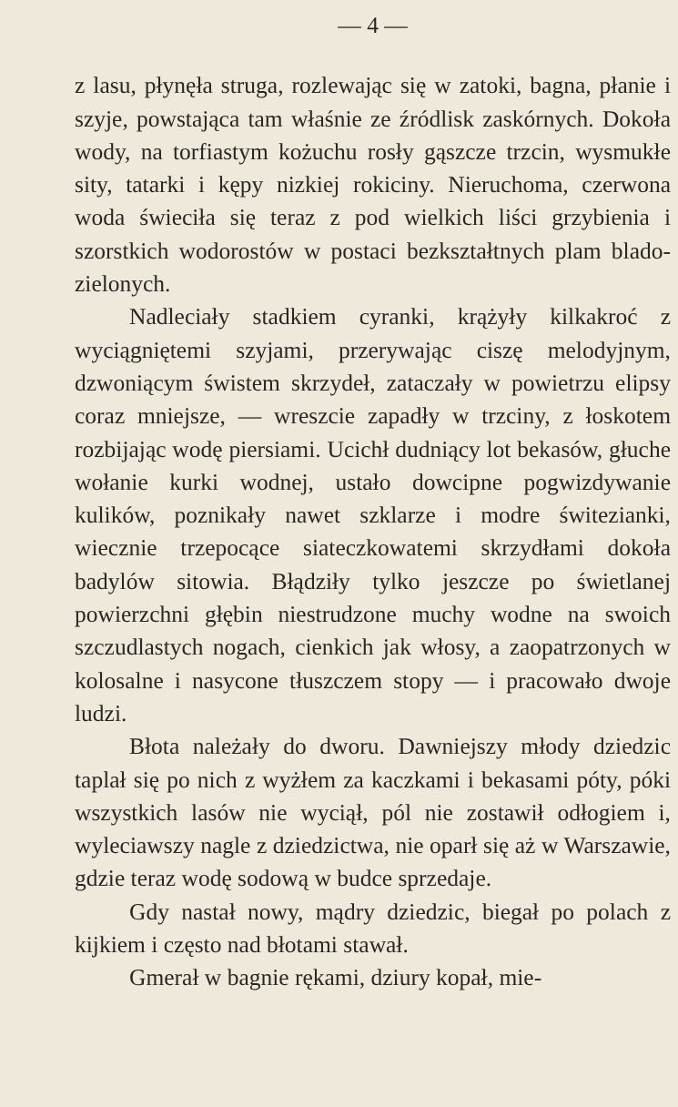— 4 —
z lasu, płynęła struga, rozlewając się w zatoki, bagna, płanie i szyje, powstająca tam właśnie ze źródlisk zaskórnych. Dokoła wody, na torfiastym kożuchu rosły gąszcze trzcin, wysmukłe sity, tatarki i kępy nizkiej rokiciny. Nieruchoma, czerwona woda świeciła się teraz z pod wielkich liści grzybienia i szorstkich wodorostów w postaci bezkształtnych plam blado-zielonych.
Nadleciały stadkiem cyranki, krążyły kilkakroć z wyciągniętemi szyjami, przerywając ciszę melodyjnym, dzwoniącym świstem skrzydeł, zataczały w powietrzu elipsy coraz mniejsze, — wreszcie zapadły w trzciny, z łoskotem rozbijając wodę piersiami. Ucichł dudniący lot bekasów, głuche wołanie kurki wodnej, ustało dowcipne pogwizdywanie kulików, poznikały nawet szklarze i modre świtezianki, wiecznie trzepocące siateczkowatemi skrzydłami dokoła badylów sitowia. Błądziły tylko jeszcze po świetlanej powierzchni głębin niestrudzone muchy wodne na swoich szczudlastych nogach, cienkich jak włosy, a zaopatrzonych w kolosalne i nasycone tłuszczem stopy — i pracowało dwoje ludzi.
Błota należały do dworu. Dawniejszy młody dziedzic taplał się po nich z wyżłem za kaczkami i bekasami póty, póki wszystkich lasów nie wyciął, pól nie zostawił odłogiem i, wyleciawszy nagle z dziedzictwa, nie oparł się aż w Warszawie, gdzie teraz wodę sodową w budce sprzedaje.
Gdy nastał nowy, mądry dziedzic, biegał po polach z kijkiem i często nad błotami stawał.
Gmerał w bagnie rękami, dziury kopał, mie-